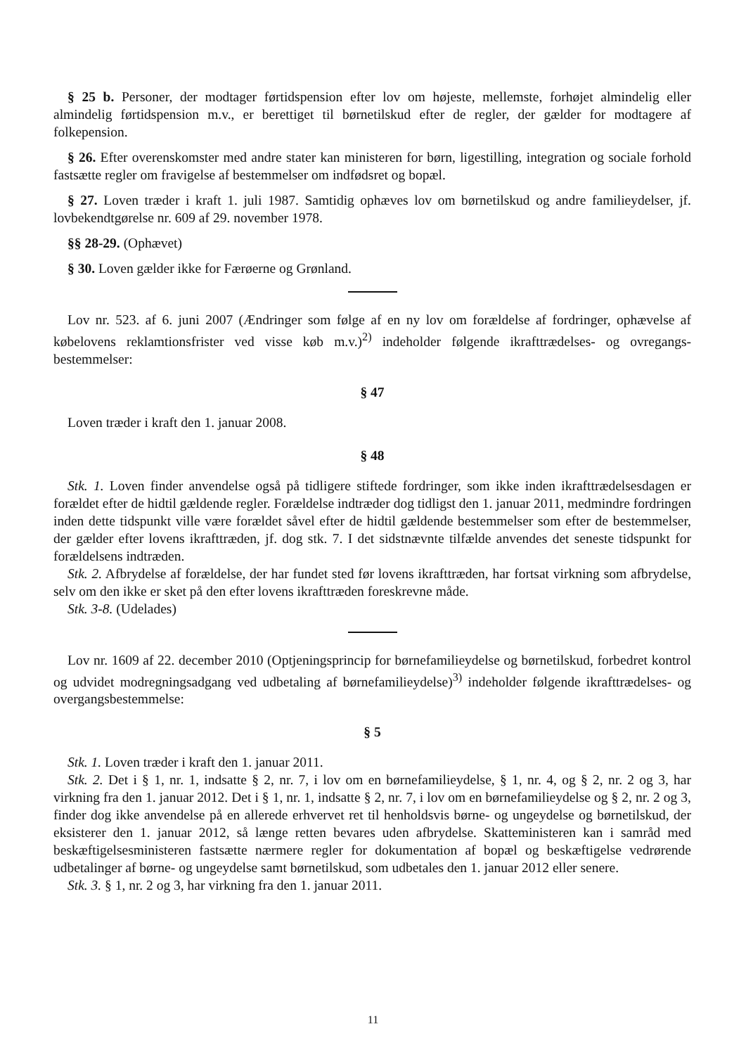§ 25 b. Personer, der modtager førtidspension efter lov om højeste, mellemste, forhøjet almindelig eller almindelig førtidspension m.v., er berettiget til børnetilskud efter de regler, der gælder for modtagere af folkepension.
§ 26. Efter overenskomster med andre stater kan ministeren for børn, ligestilling, integration og sociale forhold fastsætte regler om fravigelse af bestemmelser om indfødsret og bopæl.
§ 27. Loven træder i kraft 1. juli 1987. Samtidig ophæves lov om børnetilskud og andre familieydelser, jf. lovbekendtgørelse nr. 609 af 29. november 1978.
§§ 28-29. (Ophævet)
§ 30. Loven gælder ikke for Færøerne og Grønland.
Lov nr. 523. af 6. juni 2007 (Ændringer som følge af en ny lov om forældelse af fordringer, ophævelse af købelovens reklamtionsfrister ved visse køb m.v.)<sup>2)</sup> indeholder følgende ikrafttrædelses- og ovregangs-bestemmelser:
§ 47
Loven træder i kraft den 1. januar 2008.
§ 48
Stk. 1. Loven finder anvendelse også på tidligere stiftede fordringer, som ikke inden ikrafttrædelsesdagen er forældet efter de hidtil gældende regler. Forældelse indtræder dog tidligst den 1. januar 2011, medmindre fordringen inden dette tidspunkt ville være forældet såvel efter de hidtil gældende bestemmelser som efter de bestemmelser, der gælder efter lovens ikrafttræden, jf. dog stk. 7. I det sidstnævnte tilfælde anvendes det seneste tidspunkt for forældelsens indtræden.
Stk. 2. Afbrydelse af forældelse, der har fundet sted før lovens ikrafttræden, har fortsat virkning som afbrydelse, selv om den ikke er sket på den efter lovens ikrafttræden foreskrevne måde.
Stk. 3-8. (Udelades)
Lov nr. 1609 af 22. december 2010 (Optjeningsprincip for børnefamilieydelse og børnetilskud, forbedret kontrol og udvidet modregningsadgang ved udbetaling af børnefamilieydelse)<sup>3)</sup> indeholder følgende ikrafttrædelses- og overgangsbestemmelse:
§ 5
Stk. 1. Loven træder i kraft den 1. januar 2011.
Stk. 2. Det i § 1, nr. 1, indsatte § 2, nr. 7, i lov om en børnefamilieydelse, § 1, nr. 4, og § 2, nr. 2 og 3, har virkning fra den 1. januar 2012. Det i § 1, nr. 1, indsatte § 2, nr. 7, i lov om en børnefamilieydelse og § 2, nr. 2 og 3, finder dog ikke anvendelse på en allerede erhvervet ret til henholdsvis børne- og ungeydelse og børnetilskud, der eksisterer den 1. januar 2012, så længe retten bevares uden afbrydelse. Skatteministeren kan i samråd med beskæftigelsesministeren fastsætte nærmere regler for dokumentation af bopæl og beskæftigelse vedrørende udbetalinger af børne- og ungeydelse samt børnetilskud, som udbetales den 1. januar 2012 eller senere.
Stk. 3. § 1, nr. 2 og 3, har virkning fra den 1. januar 2011.
11